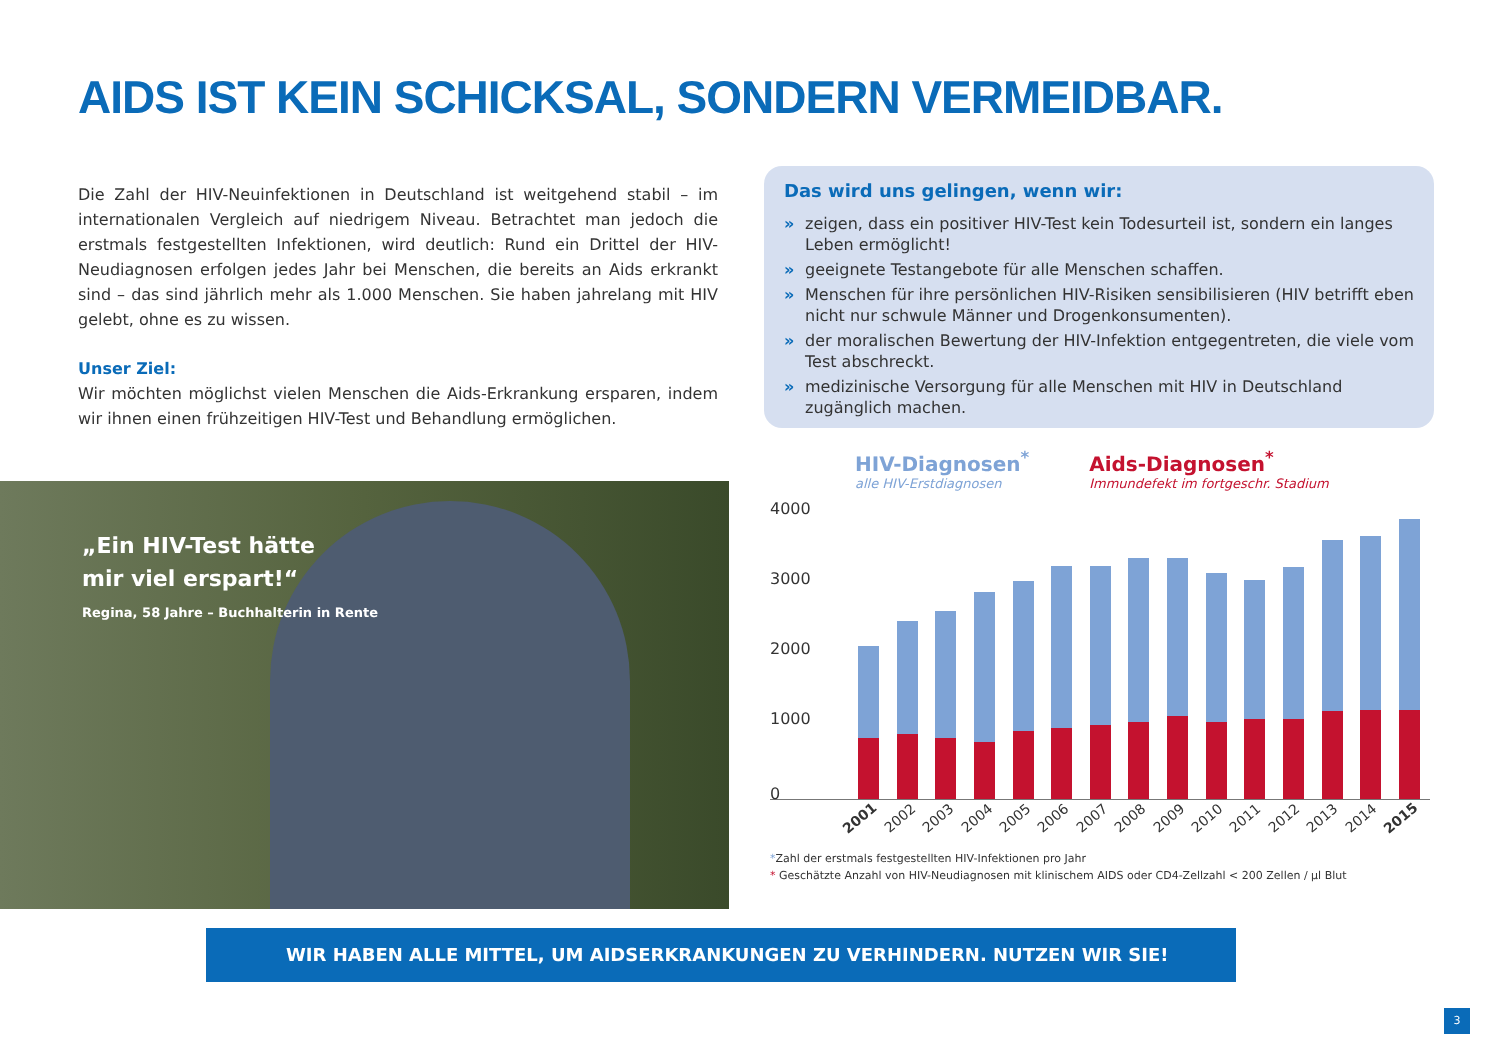AIDS IST KEIN SCHICKSAL, SONDERN VERMEIDBAR.
Die Zahl der HIV-Neuinfektionen in Deutschland ist weitgehend stabil – im internationalen Vergleich auf niedrigem Niveau. Betrachtet man jedoch die erstmals festgestellten Infektionen, wird deutlich: Rund ein Drittel der HIV-Neudiagnosen erfolgen jedes Jahr bei Menschen, die bereits an Aids erkrankt sind – das sind jährlich mehr als 1.000 Menschen. Sie haben jahrelang mit HIV gelebt, ohne es zu wissen.
Unser Ziel:
Wir möchten möglichst vielen Menschen die Aids-Erkrankung ersparen, indem wir ihnen einen frühzeitigen HIV-Test und Behandlung ermöglichen.
Das wird uns gelingen, wenn wir:
» zeigen, dass ein positiver HIV-Test kein Todesurteil ist, sondern ein langes Leben ermöglicht!
» geeignete Testangebote für alle Menschen schaffen.
» Menschen für ihre persönlichen HIV-Risiken sensibilisieren (HIV betrifft eben nicht nur schwule Männer und Drogenkonsumenten).
» der moralischen Bewertung der HIV-Infektion entgegentreten, die viele vom Test abschreckt.
» medizinische Versorgung für alle Menschen mit HIV in Deutschland zugänglich machen.
„Ein HIV-Test hätte
mir viel erspart!“
Regina, 58 Jahre – Buchhalterin in Rente
HIV-Diagnosen<sup>*</sup>
alle HIV-Erstdiagnosen
Aids-Diagnosen<sup>*</sup>
Immundefekt im fortgeschr. Stadium
4000
3000
2000
1000
0
2001 2002 2003 2004 2005 2006 2007 2008 2009 2010 2011 2012 2013 2014 2015
*Zahl der erstmals festgestellten HIV-Infektionen pro Jahr
* Geschätzte Anzahl von HIV-Neudiagnosen mit klinischem AIDS oder CD4-Zellzahl < 200 Zellen / µl Blut
WIR HABEN ALLE MITTEL, UM AIDSERKRANKUNGEN ZU VERHINDERN. NUTZEN WIR SIE!
3